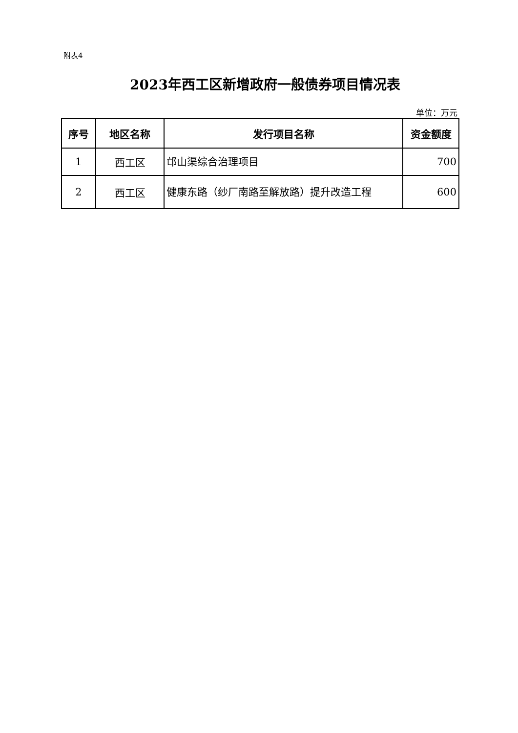附表4
2023年西工区新增政府一般债券项目情况表
单位：万元
| 序号 | 地区名称 | 发行项目名称 | 资金额度 |
| --- | --- | --- | --- |
| 1 | 西工区 | 邙山渠综合治理项目 | 700 |
| 2 | 西工区 | 健康东路（纱厂南路至解放路）提升改造工程 | 600 |